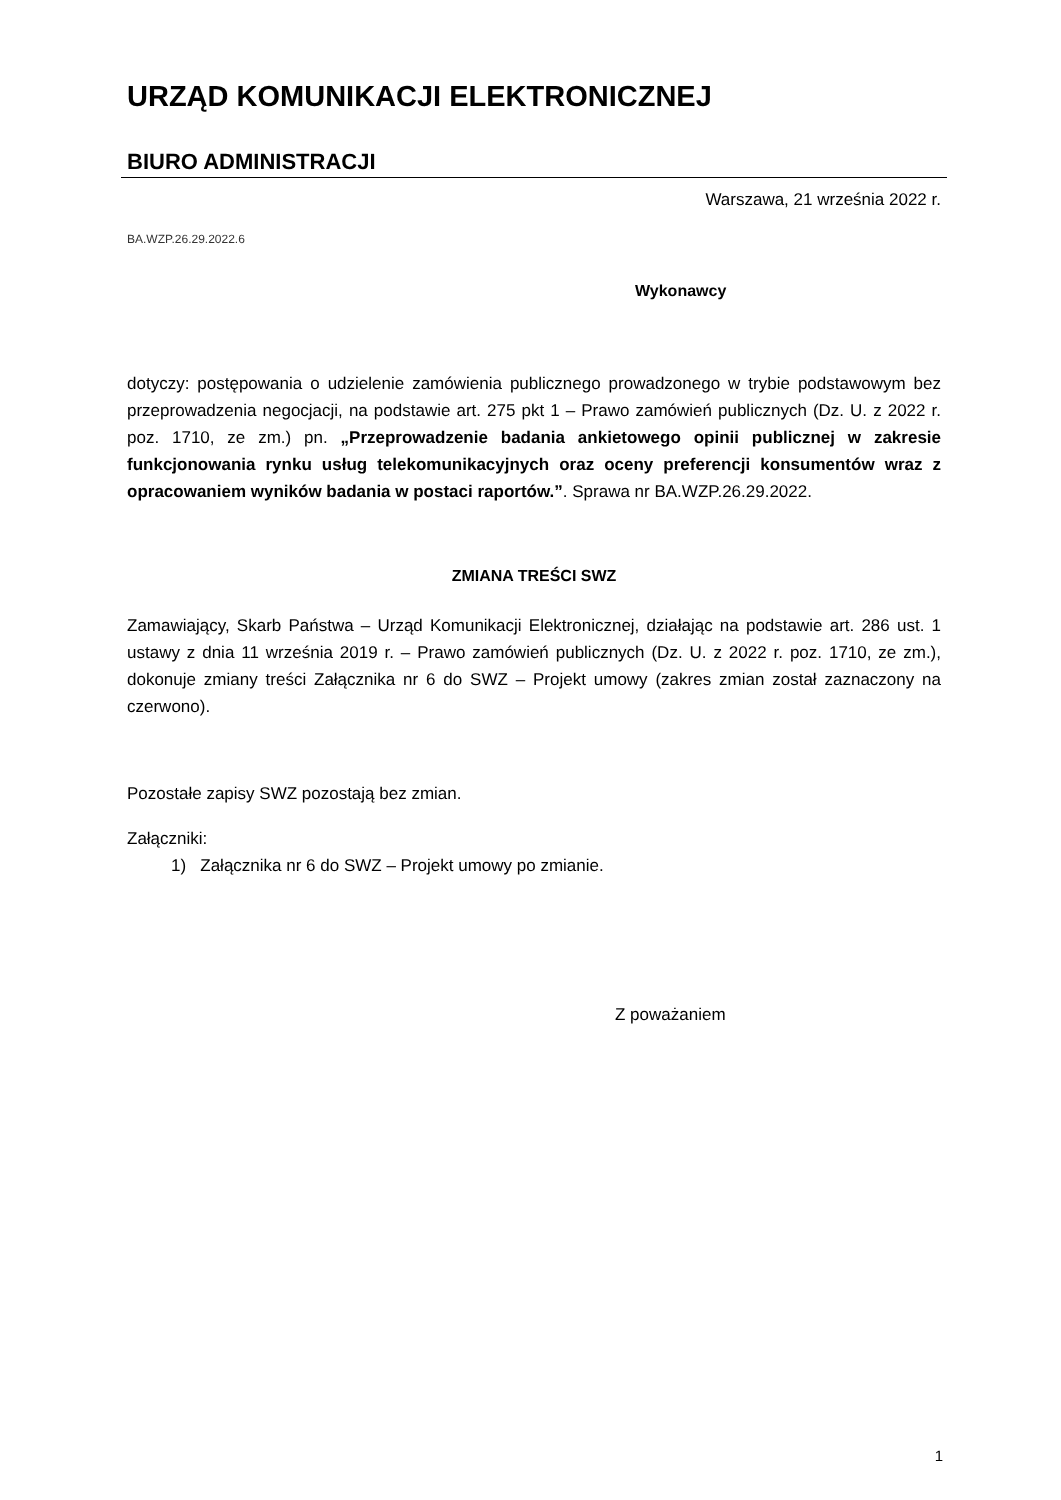URZĄD KOMUNIKACJI ELEKTRONICZNEJ
BIURO ADMINISTRACJI
Warszawa, 21 września 2022 r.
BA.WZP.26.29.2022.6
Wykonawcy
dotyczy: postępowania o udzielenie zamówienia publicznego prowadzonego w trybie podstawowym bez przeprowadzenia negocjacji, na podstawie art. 275 pkt 1 – Prawo zamówień publicznych (Dz. U. z 2022 r. poz. 1710, ze zm.) pn. „Przeprowadzenie badania ankietowego opinii publicznej w zakresie funkcjonowania rynku usług telekomunikacyjnych oraz oceny preferencji konsumentów wraz z opracowaniem wyników badania w postaci raportów.”. Sprawa nr BA.WZP.26.29.2022.
ZMIANA TREŚCI SWZ
Zamawiający, Skarb Państwa – Urząd Komunikacji Elektronicznej, działając na podstawie art. 286 ust. 1 ustawy z dnia 11 września 2019 r. – Prawo zamówień publicznych (Dz. U. z 2022 r. poz. 1710, ze zm.), dokonuje zmiany treści Załącznika nr 6 do SWZ – Projekt umowy (zakres zmian został zaznaczony na czerwono).
Pozostałe zapisy SWZ pozostają bez zmian.
Załączniki:
1) Załącznika nr 6 do SWZ – Projekt umowy po zmianie.
Z poważaniem
1